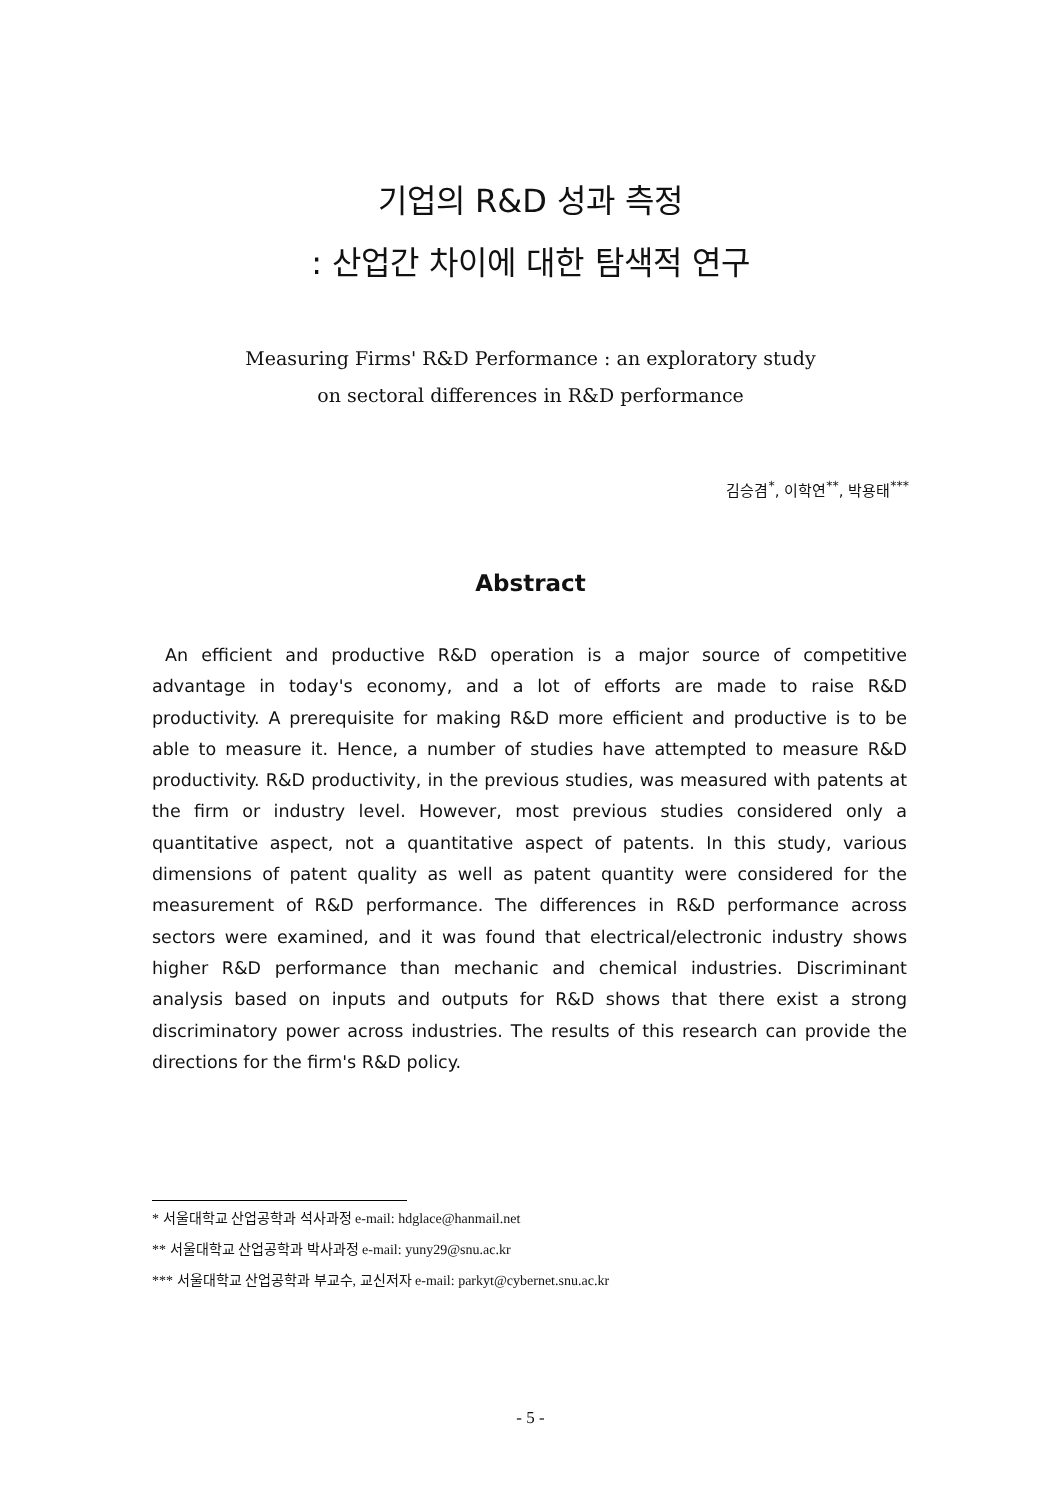기업의 R&D 성과 측정
: 산업간 차이에 대한 탐색적 연구
Measuring Firms' R&D Performance : an exploratory study
on sectoral differences in R&D performance
김승겸<sup>*</sup>, 이학연<sup>**</sup>, 박용태<sup>***</sup>
Abstract
An efficient and productive R&D operation is a major source of competitive advantage in today's economy, and a lot of efforts are made to raise R&D productivity. A prerequisite for making R&D more efficient and productive is to be able to measure it. Hence, a number of studies have attempted to measure R&D productivity. R&D productivity, in the previous studies, was measured with patents at the firm or industry level. However, most previous studies considered only a quantitative aspect, not a quantitative aspect of patents. In this study, various dimensions of patent quality as well as patent quantity were considered for the measurement of R&D performance. The differences in R&D performance across sectors were examined, and it was found that electrical/electronic industry shows higher R&D performance than mechanic and chemical industries. Discriminant analysis based on inputs and outputs for R&D shows that there exist a strong discriminatory power across industries. The results of this research can provide the directions for the firm's R&D policy.
* 서울대학교 산업공학과 석사과정 e-mail: hdglace@hanmail.net
** 서울대학교 산업공학과 박사과정 e-mail: yuny29@snu.ac.kr
*** 서울대학교 산업공학과 부교수, 교신저자 e-mail: parkyt@cybernet.snu.ac.kr
- 5 -